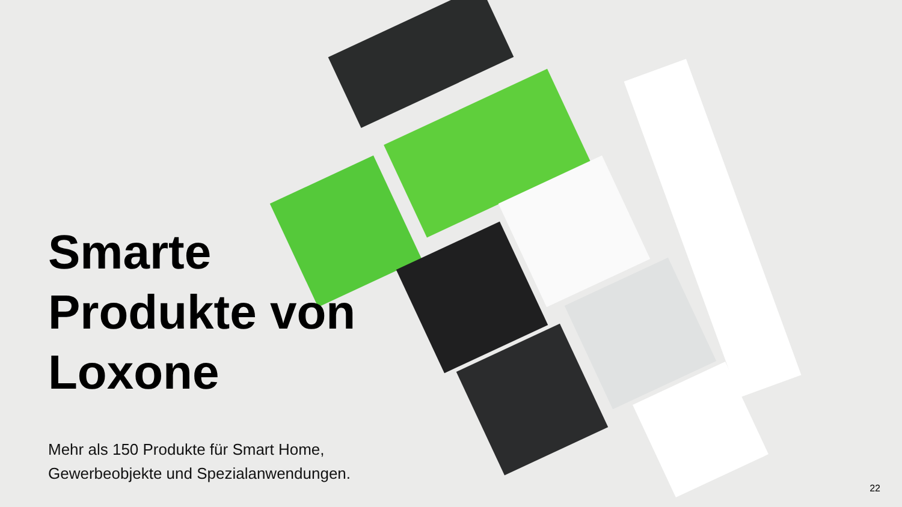Smarte Produkte von Loxone
Mehr als 150 Produkte für Smart Home, Gewerbeobjekte und Spezialanwendungen.
22